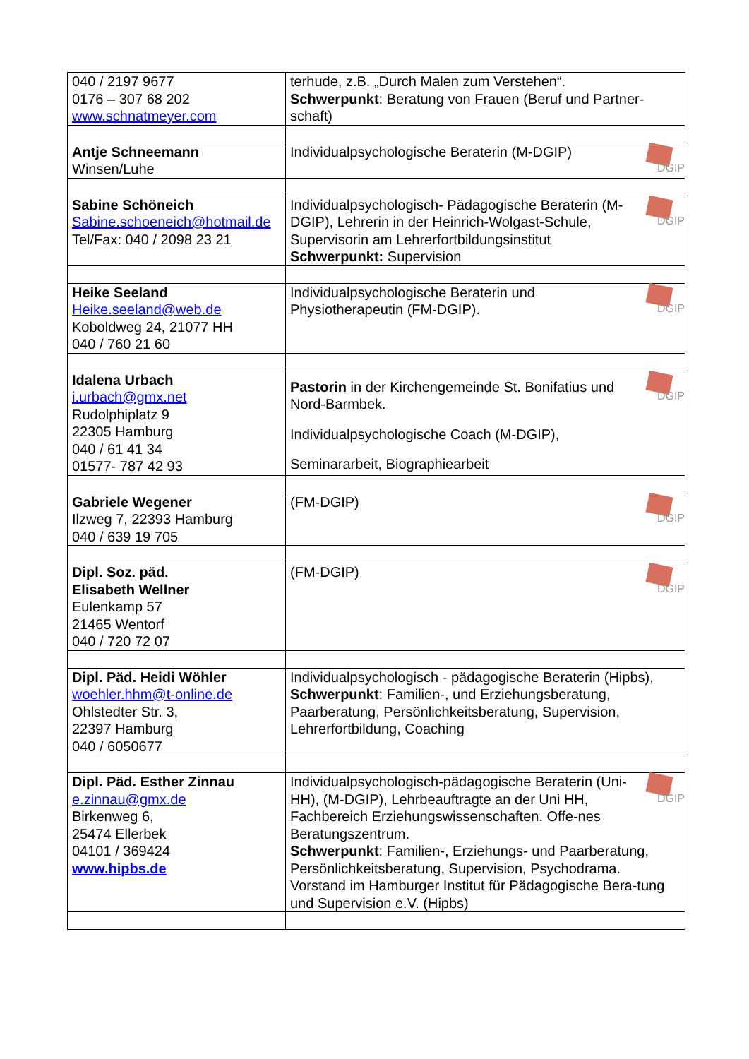| 040 / 2197 9677 0176 – 307 68 202 www.schnatmeyer.com | terhude, z.B. „Durch Malen zum Verstehen“. Schwerpunkt : Beratung von Frauen (Beruf und Partner-schaft) |
| Antje Schneemann Winsen/Luhe | DGIP Individualpsychologische Beraterin (M-DGIP) |
| Sabine Schöneich Sabine.schoeneich@hotmail.de Tel/Fax: 040 / 2098 23 21 | DGIP Individualpsychologisch- Pädagogische Beraterin (M-DGIP), Lehrerin in der Heinrich-Wolgast-Schule, Supervisorin am Lehrerfortbildungsinstitut Schwerpunkt: Supervision |
| Heike Seeland Heike.seeland@web.de Koboldweg 24, 21077 HH 040 / 760 21 60 | DGIP Individualpsychologische Beraterin und Physiotherapeutin (FM-DGIP). |
| Idalena Urbach i.urbach@gmx.net Rudolphiplatz 9 22305 Hamburg 040 / 61 41 34 01577- 787 42 93 | DGIP Pastorin in der Kirchengemeinde St. Bonifatius und Nord-Barmbek. Individualpsychologische Coach (M-DGIP), Seminararbeit, Biographiearbeit |
| Gabriele Wegener Ilzweg 7, 22393 Hamburg 040 / 639 19 705 | DGIP (FM-DGIP) |
| Dipl. Soz. päd. Elisabeth Wellner Eulenkamp 57 21465 Wentorf 040 / 720 72 07 | DGIP (FM-DGIP) |
| Dipl. Päd. Heidi Wöhler woehler.hhm@t-online.de Ohlstedter Str. 3, 22397 Hamburg 040 / 6050677 | Individualpsychologisch - pädagogische Beraterin (Hipbs), Schwerpunkt : Familien-, und Erziehungsberatung, Paarberatung, Persönlichkeitsberatung, Supervision, Lehrerfortbildung, Coaching |
| Dipl. Päd. Esther Zinnau e.zinnau@gmx.de Birkenweg 6, 25474 Ellerbek 04101 / 369424 www.hipbs.de | DGIP Individualpsychologisch-pädagogische Beraterin (Uni-HH), (M-DGIP), Lehrbeauftragte an der Uni HH, Fachbereich Erziehungswissenschaften. Offe-nes Beratungszentrum. Schwerpunkt : Familien-, Erziehungs- und Paarberatung, Persönlichkeitsberatung, Supervision, Psychodrama. Vorstand im Hamburger Institut für Pädagogische Bera-tung und Supervision e.V. (Hipbs) |